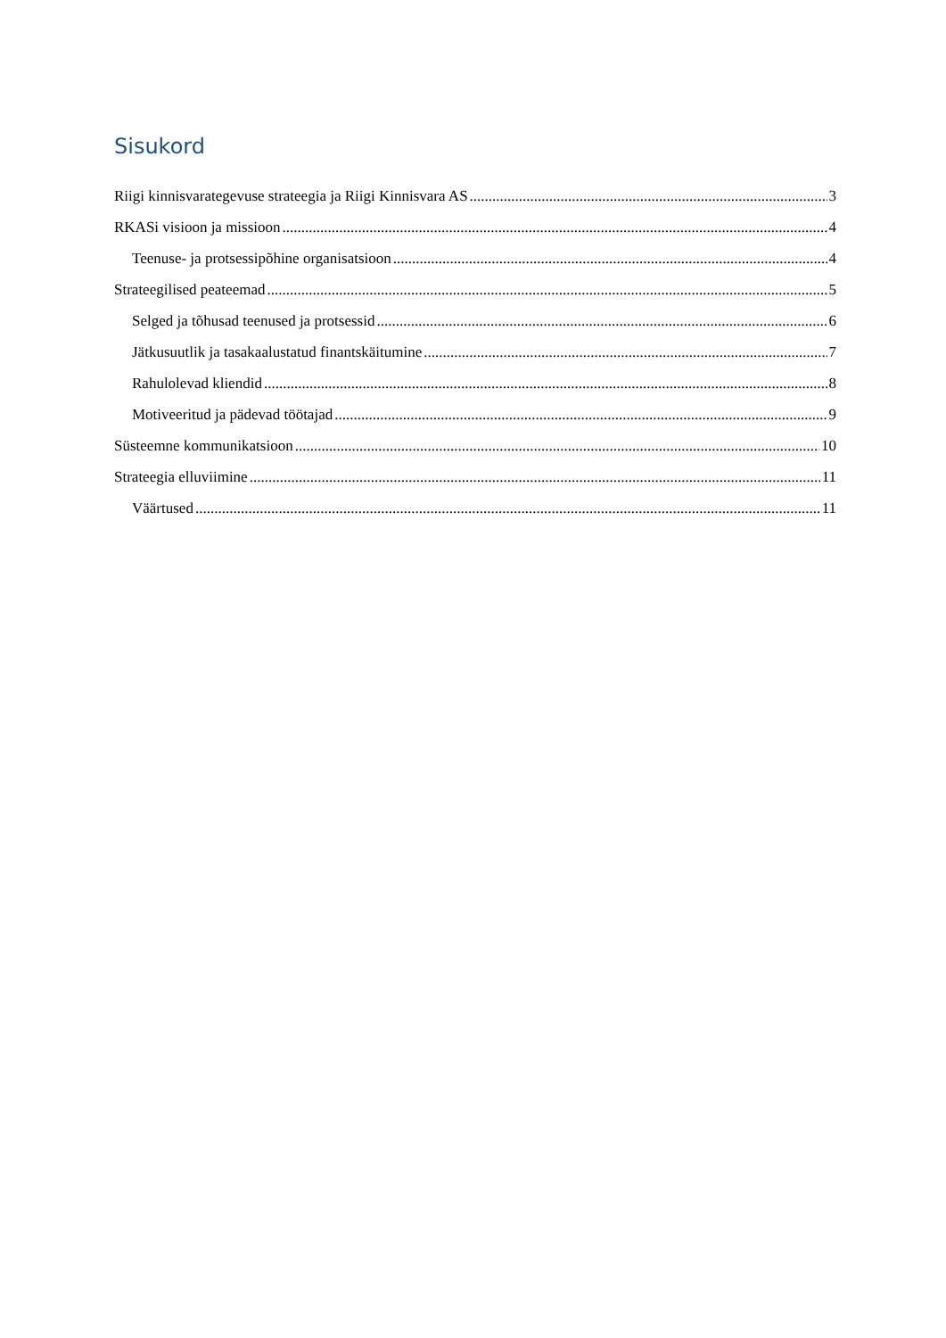Sisukord
Riigi kinnisvarategevuse strateegia ja Riigi Kinnisvara AS 3
RKASi visioon ja missioon 4
Teenuse- ja protsessipõhine organisatsioon 4
Strateegilised peateemad 5
Selged ja tõhusad teenused ja protsessid 6
Jätkusuutlik ja tasakaalustatud finantskäitumine 7
Rahulolevad kliendid 8
Motiveeritud ja pädevad töötajad 9
Süsteemne kommunikatsioon 10
Strateegia elluviimine 11
Väärtused 11